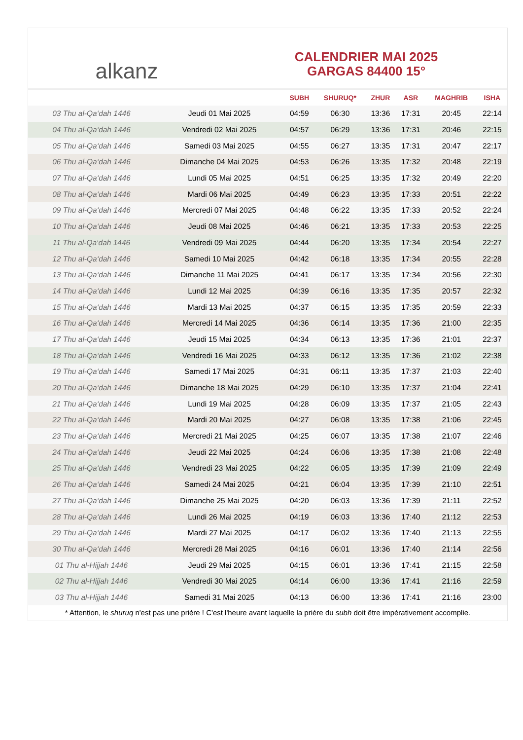alkanz
CALENDRIER MAI 2025
GARGAS 84400 15°
| | | SUBH | SHURUQ* | ZHUR | ASR | MAGHRIB | ISHA |
| --- | --- | --- | --- | --- | --- | --- | --- |
| 03 Thu al-Qa‘dah 1446 | Jeudi 01 Mai 2025 | 04:59 | 06:30 | 13:36 | 17:31 | 20:45 | 22:14 |
| 04 Thu al-Qa‘dah 1446 | Vendredi 02 Mai 2025 | 04:57 | 06:29 | 13:36 | 17:31 | 20:46 | 22:15 |
| 05 Thu al-Qa‘dah 1446 | Samedi 03 Mai 2025 | 04:55 | 06:27 | 13:35 | 17:31 | 20:47 | 22:17 |
| 06 Thu al-Qa‘dah 1446 | Dimanche 04 Mai 2025 | 04:53 | 06:26 | 13:35 | 17:32 | 20:48 | 22:19 |
| 07 Thu al-Qa‘dah 1446 | Lundi 05 Mai 2025 | 04:51 | 06:25 | 13:35 | 17:32 | 20:49 | 22:20 |
| 08 Thu al-Qa‘dah 1446 | Mardi 06 Mai 2025 | 04:49 | 06:23 | 13:35 | 17:33 | 20:51 | 22:22 |
| 09 Thu al-Qa‘dah 1446 | Mercredi 07 Mai 2025 | 04:48 | 06:22 | 13:35 | 17:33 | 20:52 | 22:24 |
| 10 Thu al-Qa‘dah 1446 | Jeudi 08 Mai 2025 | 04:46 | 06:21 | 13:35 | 17:33 | 20:53 | 22:25 |
| 11 Thu al-Qa‘dah 1446 | Vendredi 09 Mai 2025 | 04:44 | 06:20 | 13:35 | 17:34 | 20:54 | 22:27 |
| 12 Thu al-Qa‘dah 1446 | Samedi 10 Mai 2025 | 04:42 | 06:18 | 13:35 | 17:34 | 20:55 | 22:28 |
| 13 Thu al-Qa‘dah 1446 | Dimanche 11 Mai 2025 | 04:41 | 06:17 | 13:35 | 17:34 | 20:56 | 22:30 |
| 14 Thu al-Qa‘dah 1446 | Lundi 12 Mai 2025 | 04:39 | 06:16 | 13:35 | 17:35 | 20:57 | 22:32 |
| 15 Thu al-Qa‘dah 1446 | Mardi 13 Mai 2025 | 04:37 | 06:15 | 13:35 | 17:35 | 20:59 | 22:33 |
| 16 Thu al-Qa‘dah 1446 | Mercredi 14 Mai 2025 | 04:36 | 06:14 | 13:35 | 17:36 | 21:00 | 22:35 |
| 17 Thu al-Qa‘dah 1446 | Jeudi 15 Mai 2025 | 04:34 | 06:13 | 13:35 | 17:36 | 21:01 | 22:37 |
| 18 Thu al-Qa‘dah 1446 | Vendredi 16 Mai 2025 | 04:33 | 06:12 | 13:35 | 17:36 | 21:02 | 22:38 |
| 19 Thu al-Qa‘dah 1446 | Samedi 17 Mai 2025 | 04:31 | 06:11 | 13:35 | 17:37 | 21:03 | 22:40 |
| 20 Thu al-Qa‘dah 1446 | Dimanche 18 Mai 2025 | 04:29 | 06:10 | 13:35 | 17:37 | 21:04 | 22:41 |
| 21 Thu al-Qa‘dah 1446 | Lundi 19 Mai 2025 | 04:28 | 06:09 | 13:35 | 17:37 | 21:05 | 22:43 |
| 22 Thu al-Qa‘dah 1446 | Mardi 20 Mai 2025 | 04:27 | 06:08 | 13:35 | 17:38 | 21:06 | 22:45 |
| 23 Thu al-Qa‘dah 1446 | Mercredi 21 Mai 2025 | 04:25 | 06:07 | 13:35 | 17:38 | 21:07 | 22:46 |
| 24 Thu al-Qa‘dah 1446 | Jeudi 22 Mai 2025 | 04:24 | 06:06 | 13:35 | 17:38 | 21:08 | 22:48 |
| 25 Thu al-Qa‘dah 1446 | Vendredi 23 Mai 2025 | 04:22 | 06:05 | 13:35 | 17:39 | 21:09 | 22:49 |
| 26 Thu al-Qa‘dah 1446 | Samedi 24 Mai 2025 | 04:21 | 06:04 | 13:35 | 17:39 | 21:10 | 22:51 |
| 27 Thu al-Qa‘dah 1446 | Dimanche 25 Mai 2025 | 04:20 | 06:03 | 13:36 | 17:39 | 21:11 | 22:52 |
| 28 Thu al-Qa‘dah 1446 | Lundi 26 Mai 2025 | 04:19 | 06:03 | 13:36 | 17:40 | 21:12 | 22:53 |
| 29 Thu al-Qa‘dah 1446 | Mardi 27 Mai 2025 | 04:17 | 06:02 | 13:36 | 17:40 | 21:13 | 22:55 |
| 30 Thu al-Qa‘dah 1446 | Mercredi 28 Mai 2025 | 04:16 | 06:01 | 13:36 | 17:40 | 21:14 | 22:56 |
| 01 Thu al-Hijjah 1446 | Jeudi 29 Mai 2025 | 04:15 | 06:01 | 13:36 | 17:41 | 21:15 | 22:58 |
| 02 Thu al-Hijjah 1446 | Vendredi 30 Mai 2025 | 04:14 | 06:00 | 13:36 | 17:41 | 21:16 | 22:59 |
| 03 Thu al-Hijjah 1446 | Samedi 31 Mai 2025 | 04:13 | 06:00 | 13:36 | 17:41 | 21:16 | 23:00 |
* Attention, le shuruq n'est pas une prière ! C'est l'heure avant laquelle la prière du subh doit être impérativement accomplie.